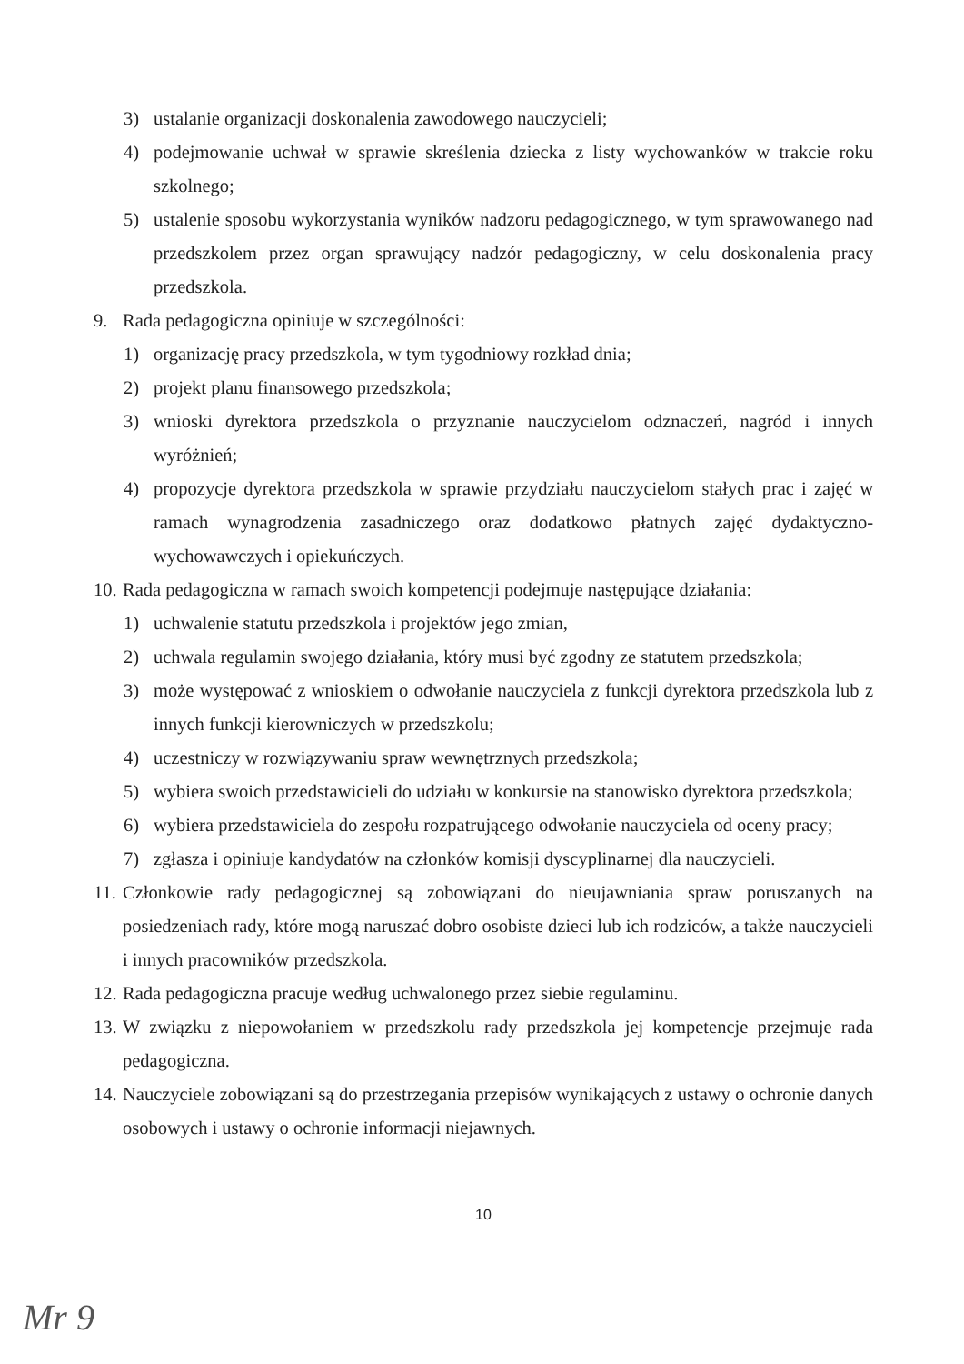3) ustalanie organizacji doskonalenia zawodowego nauczycieli;
4) podejmowanie uchwał w sprawie skreślenia dziecka z listy wychowanków w trakcie roku szkolnego;
5) ustalenie sposobu wykorzystania wyników nadzoru pedagogicznego, w tym sprawowanego nad przedszkolem przez organ sprawujący nadzór pedagogiczny, w celu doskonalenia pracy przedszkola.
9. Rada pedagogiczna opiniuje w szczególności:
1) organizację pracy przedszkola, w tym tygodniowy rozkład dnia;
2) projekt planu finansowego przedszkola;
3) wnioski dyrektora przedszkola o przyznanie nauczycielom odznaczeń, nagród i innych wyróżnień;
4) propozycje dyrektora przedszkola w sprawie przydziału nauczycielom stałych prac i zajęć w ramach wynagrodzenia zasadniczego oraz dodatkowo płatnych zajęć dydaktyczno-wychowawczych i opiekuńczych.
10. Rada pedagogiczna w ramach swoich kompetencji podejmuje następujące działania:
1) uchwalenie statutu przedszkola i projektów jego zmian,
2) uchwala regulamin swojego działania, który musi być zgodny ze statutem przedszkola;
3) może występować z wnioskiem o odwołanie nauczyciela z funkcji dyrektora przedszkola lub z innych funkcji kierowniczych w przedszkolu;
4) uczestniczy w rozwiązywaniu spraw wewnętrznych przedszkola;
5) wybiera swoich przedstawicieli do udziału w konkursie na stanowisko dyrektora przedszkola;
6) wybiera przedstawiciela do zespołu rozpatrującego odwołanie nauczyciela od oceny pracy;
7) zgłasza i opiniuje kandydatów na członków komisji dyscyplinarnej dla nauczycieli.
11. Członkowie rady pedagogicznej są zobowiązani do nieujawniania spraw poruszanych na posiedzeniach rady, które mogą naruszać dobro osobiste dzieci lub ich rodziców, a także nauczycieli i innych pracowników przedszkola.
12. Rada pedagogiczna pracuje według uchwalonego przez siebie regulaminu.
13. W związku z niepowołaniem w przedszkolu rady przedszkola jej kompetencje przejmuje rada pedagogiczna.
14. Nauczyciele zobowiązani są do przestrzegania przepisów wynikających z ustawy o ochronie danych osobowych i ustawy o ochronie informacji niejawnych.
10
Mr 9